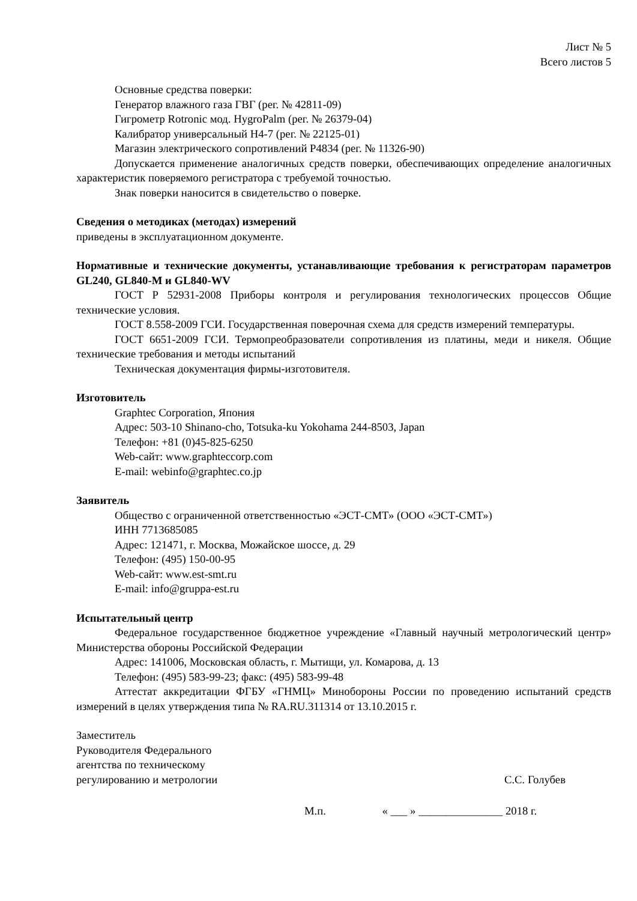Лист № 5
Всего листов 5
Основные средства поверки:
Генератор влажного газа ГВГ (рег. № 42811-09)
Гигрометр Rotronic мод. HygroPalm (рег. № 26379-04)
Калибратор универсальный Н4-7 (рег. № 22125-01)
Магазин электрического сопротивлений Р4834 (рег. № 11326-90)
Допускается применение аналогичных средств поверки, обеспечивающих определение аналогичных характеристик поверяемого регистратора с требуемой точностью.
Знак поверки наносится в свидетельство о поверке.
Сведения о методиках (методах) измерений
приведены в эксплуатационном документе.
Нормативные и технические документы, устанавливающие требования к регистраторам параметров GL240, GL840-M и GL840-WV
ГОСТ Р 52931-2008 Приборы контроля и регулирования технологических процессов Общие технические условия.
ГОСТ 8.558-2009 ГСИ. Государственная поверочная схема для средств измерений температуры.
ГОСТ 6651-2009 ГСИ. Термопреобразователи сопротивления из платины, меди и никеля. Общие технические требования и методы испытаний
Техническая документация фирмы-изготовителя.
Изготовитель
Graphtec Corporation, Япония
Адрес: 503-10 Shinano-cho, Totsuka-ku Yokohama 244-8503, Japan
Телефон: +81 (0)45-825-6250
Web-сайт: www.graphteccorp.com
E-mail: webinfo@graphtec.co.jp
Заявитель
Общество с ограниченной ответственностью «ЭСТ-СМТ» (ООО «ЭСТ-СМТ»)
ИНН 7713685085
Адрес: 121471, г. Москва, Можайское шоссе, д. 29
Телефон: (495) 150-00-95
Web-сайт: www.est-smt.ru
E-mail: info@gruppa-est.ru
Испытательный центр
Федеральное государственное бюджетное учреждение «Главный научный метрологический центр» Министерства обороны Российской Федерации
Адрес: 141006, Московская область, г. Мытищи, ул. Комарова, д. 13
Телефон: (495) 583-99-23; факс: (495) 583-99-48
Аттестат аккредитации ФГБУ «ГНМЦ» Минобороны России по проведению испытаний средств измерений в целях утверждения типа № RA.RU.311314 от 13.10.2015 г.
Заместитель
Руководителя Федерального
агентства по техническому
регулированию и метрологии
С.С. Голубев
М.п. « ___ » _______________ 2018 г.